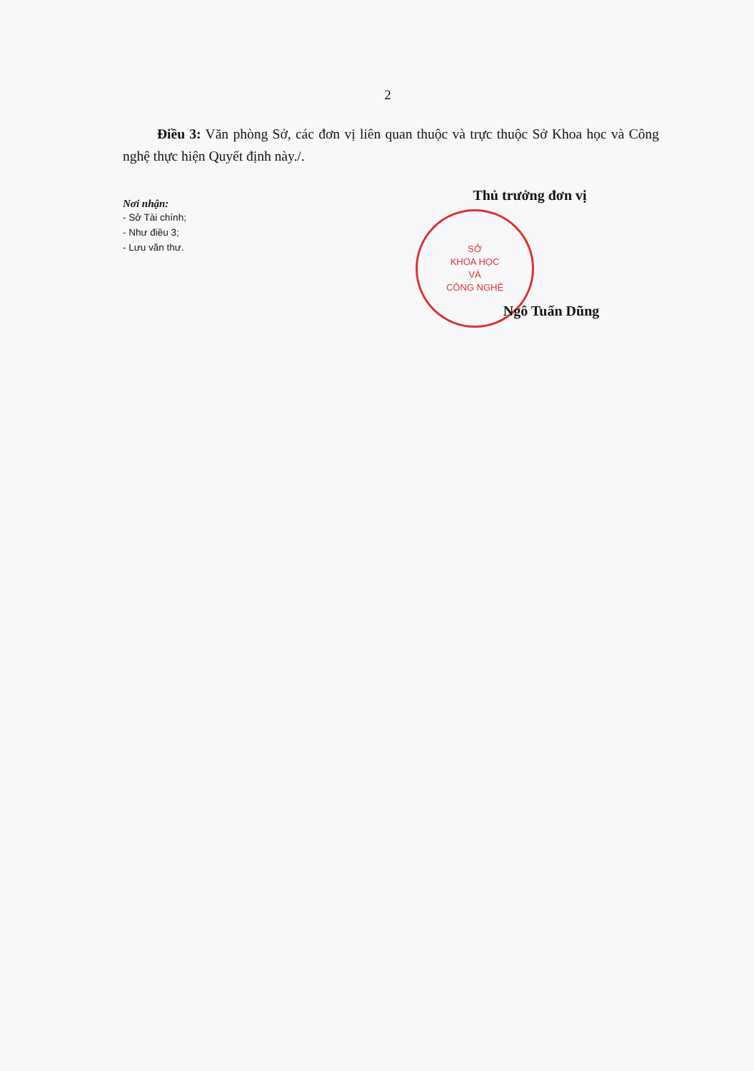2
Điều 3: Văn phòng Sở, các đơn vị liên quan thuộc và trực thuộc Sở Khoa học và Công nghệ thực hiện Quyết định này./.
Nơi nhận:
- Sở Tài chính;
- Như điều 3;
- Lưu văn thư.
Thủ trưởng đơn vị
SỞ
KHOA HỌC
VÀ
CÔNG NGHỆ
Ngô Tuấn Dũng